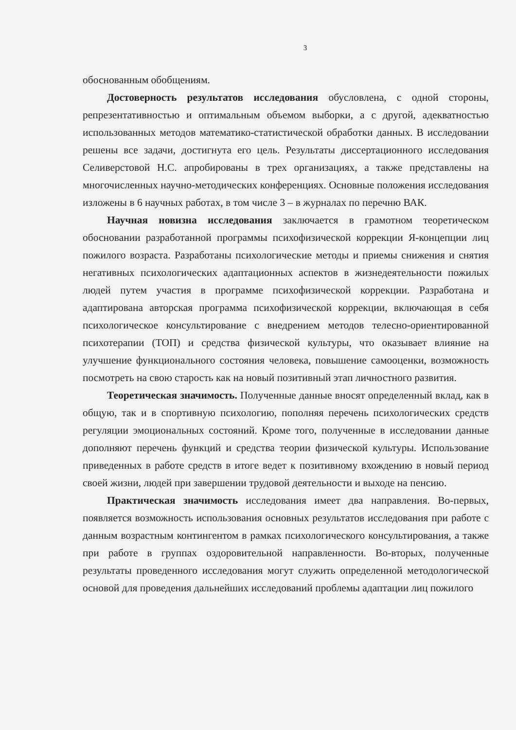3
обоснованным обобщениям.
Достоверность результатов исследования обусловлена, с одной стороны, репрезентативностью и оптимальным объемом выборки, а с другой, адекватностью использованных методов математико-статистической обработки данных. В исследовании решены все задачи, достигнута его цель. Результаты диссертационного исследования Селиверстовой Н.С. апробированы в трех организациях, а также представлены на многочисленных научно-методических конференциях. Основные положения исследования изложены в 6 научных работах, в том числе 3 – в журналах по перечню ВАК.
Научная новизна исследования заключается в грамотном теоретическом обосновании разработанной программы психофизической коррекции Я-концепции лиц пожилого возраста. Разработаны психологические методы и приемы снижения и снятия негативных психологических адаптационных аспектов в жизнедеятельности пожилых людей путем участия в программе психофизической коррекции. Разработана и адаптирована авторская программа психофизической коррекции, включающая в себя психологическое консультирование с внедрением методов телесно-ориентированной психотерапии (ТОП) и средства физической культуры, что оказывает влияние на улучшение функционального состояния человека, повышение самооценки, возможность посмотреть на свою старость как на новый позитивный этап личностного развития.
Теоретическая значимость. Полученные данные вносят определенный вклад, как в общую, так и в спортивную психологию, пополняя перечень психологических средств регуляции эмоциональных состояний. Кроме того, полученные в исследовании данные дополняют перечень функций и средства теории физической культуры. Использование приведенных в работе средств в итоге ведет к позитивному вхождению в новый период своей жизни, людей при завершении трудовой деятельности и выходе на пенсию.
Практическая значимость исследования имеет два направления. Во-первых, появляется возможность использования основных результатов исследования при работе с данным возрастным контингентом в рамках психологического консультирования, а также при работе в группах оздоровительной направленности. Во-вторых, полученные результаты проведенного исследования могут служить определенной методологической основой для проведения дальнейших исследований проблемы адаптации лиц пожилого